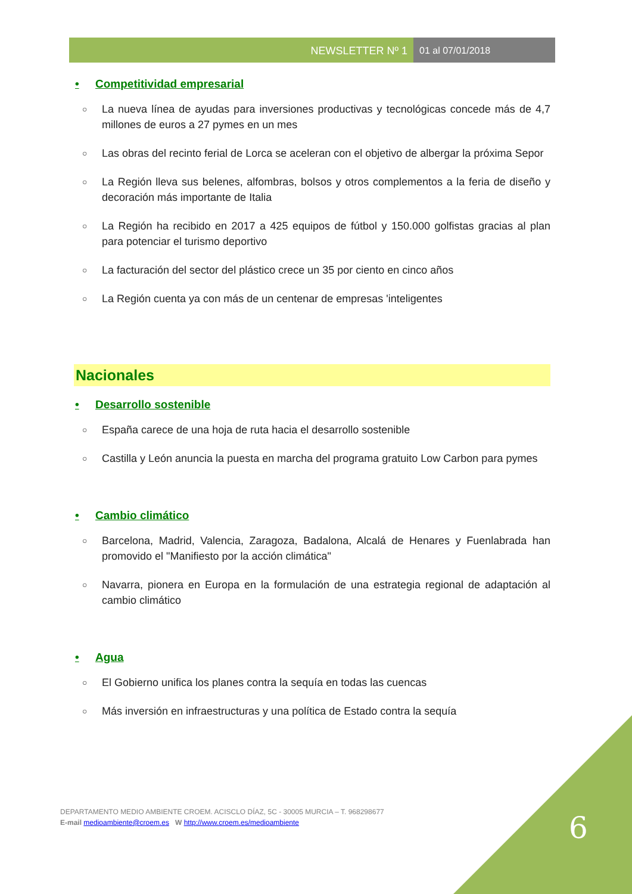NEWSLETTER Nº 1 01 al 07/01/2018
• Competitividad empresarial
○ La nueva línea de ayudas para inversiones productivas y tecnológicas concede más de 4,7 millones de euros a 27 pymes en un mes
○ Las obras del recinto ferial de Lorca se aceleran con el objetivo de albergar la próxima Sepor
○ La Región lleva sus belenes, alfombras, bolsos y otros complementos a la feria de diseño y decoración más importante de Italia
○ La Región ha recibido en 2017 a 425 equipos de fútbol y 150.000 golfistas gracias al plan para potenciar el turismo deportivo
○ La facturación del sector del plástico crece un 35 por ciento en cinco años
○ La Región cuenta ya con más de un centenar de empresas 'inteligentes
Nacionales
• Desarrollo sostenible
○ España carece de una hoja de ruta hacia el desarrollo sostenible
○ Castilla y León anuncia la puesta en marcha del programa gratuito Low Carbon para pymes
• Cambio climático
○ Barcelona, Madrid, Valencia, Zaragoza, Badalona, Alcalá de Henares y Fuenlabrada han promovido el "Manifiesto por la acción climática"
○ Navarra, pionera en Europa en la formulación de una estrategia regional de adaptación al cambio climático
• Agua
○ El Gobierno unifica los planes contra la sequía en todas las cuencas
○ Más inversión en infraestructuras y una política de Estado contra la sequía
DEPARTAMENTO MEDIO AMBIENTE CROEM. ACISCLO DÍAZ, 5C - 30005 MURCIA – T. 968298677
E-mail medioambiente@croem.es W http://www.croem.es/medioambiente
6